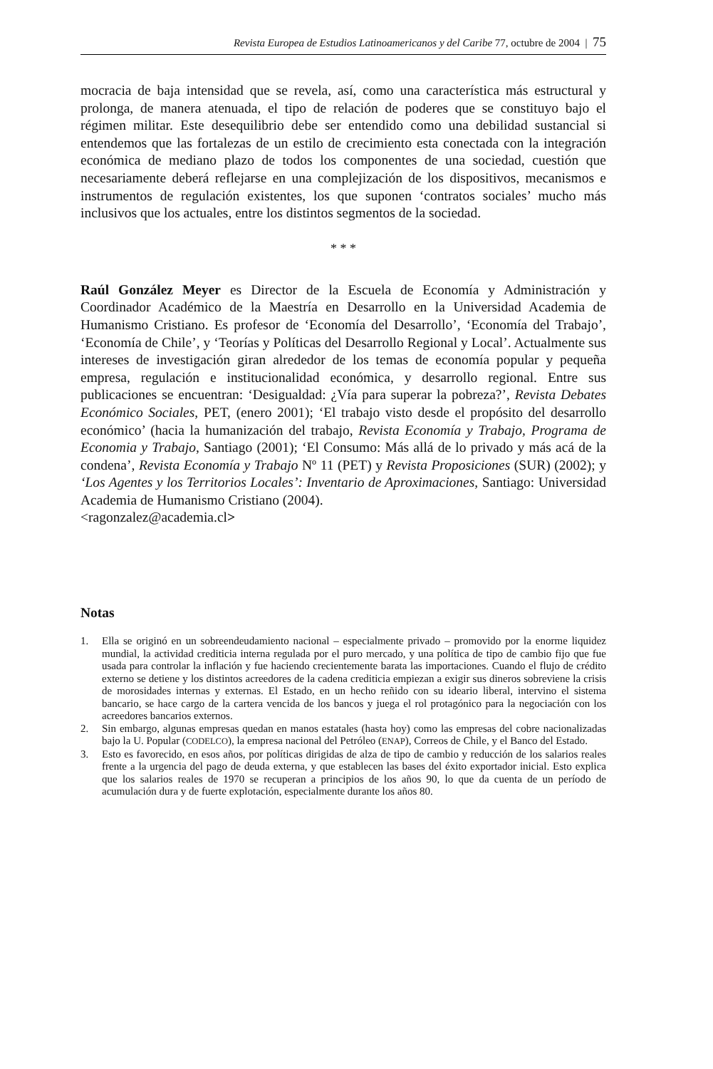Revista Europea de Estudios Latinoamericanos y del Caribe 77, octubre de 2004 | 75
mocracia de baja intensidad que se revela, así, como una característica más estructural y prolonga, de manera atenuada, el tipo de relación de poderes que se constituyo bajo el régimen militar. Este desequilibrio debe ser entendido como una debilidad sustancial si entendemos que las fortalezas de un estilo de crecimiento esta conectada con la integración económica de mediano plazo de todos los componentes de una sociedad, cuestión que necesariamente deberá reflejarse en una complejización de los dispositivos, mecanismos e instrumentos de regulación existentes, los que suponen ‘contratos sociales’ mucho más inclusivos que los actuales, entre los distintos segmentos de la sociedad.
* * *
Raúl González Meyer es Director de la Escuela de Economía y Administración y Coordinador Académico de la Maestría en Desarrollo en la Universidad Academia de Humanismo Cristiano. Es profesor de ‘Economía del Desarrollo’, ‘Economía del Trabajo’, ‘Economía de Chile’, y ‘Teorías y Políticas del Desarrollo Regional y Local’. Actualmente sus intereses de investigación giran alrededor de los temas de economía popular y pequeña empresa, regulación e institucionalidad económica, y desarrollo regional. Entre sus publicaciones se encuentran: ‘Desigualdad: ¿Vía para superar la pobreza?’, Revista Debates Económico Sociales, PET, (enero 2001); ‘El trabajo visto desde el propósito del desarrollo económico’ (hacia la humanización del trabajo, Revista Economía y Trabajo, Programa de Economia y Trabajo, Santiago (2001); ‘El Consumo: Más allá de lo privado y más acá de la condena’, Revista Economía y Trabajo Nº 11 (PET) y Revista Proposiciones (SUR) (2002); y ‘Los Agentes y los Territorios Locales’: Inventario de Aproximaciones, Santiago: Universidad Academia de Humanismo Cristiano (2004).
<ragonzalez@academia.cl>
Notas
1. Ella se originó en un sobreendeudamiento nacional – especialmente privado – promovido por la enorme liquidez mundial, la actividad crediticia interna regulada por el puro mercado, y una política de tipo de cambio fijo que fue usada para controlar la inflación y fue haciendo crecientemente barata las importaciones. Cuando el flujo de crédito externo se detiene y los distintos acreedores de la cadena crediticia empiezan a exigir sus dineros sobreviene la crisis de morosidades internas y externas. El Estado, en un hecho reñido con su ideario liberal, intervino el sistema bancario, se hace cargo de la cartera vencida de los bancos y juega el rol protagónico para la negociación con los acreedores bancarios externos.
2. Sin embargo, algunas empresas quedan en manos estatales (hasta hoy) como las empresas del cobre nacionalizadas bajo la U. Popular (CODELCO), la empresa nacional del Petróleo (ENAP), Correos de Chile, y el Banco del Estado.
3. Esto es favorecido, en esos años, por políticas dirigidas de alza de tipo de cambio y reducción de los salarios reales frente a la urgencia del pago de deuda externa, y que establecen las bases del éxito exportador inicial. Esto explica que los salarios reales de 1970 se recuperan a principios de los años 90, lo que da cuenta de un período de acumulación dura y de fuerte explotación, especialmente durante los años 80.